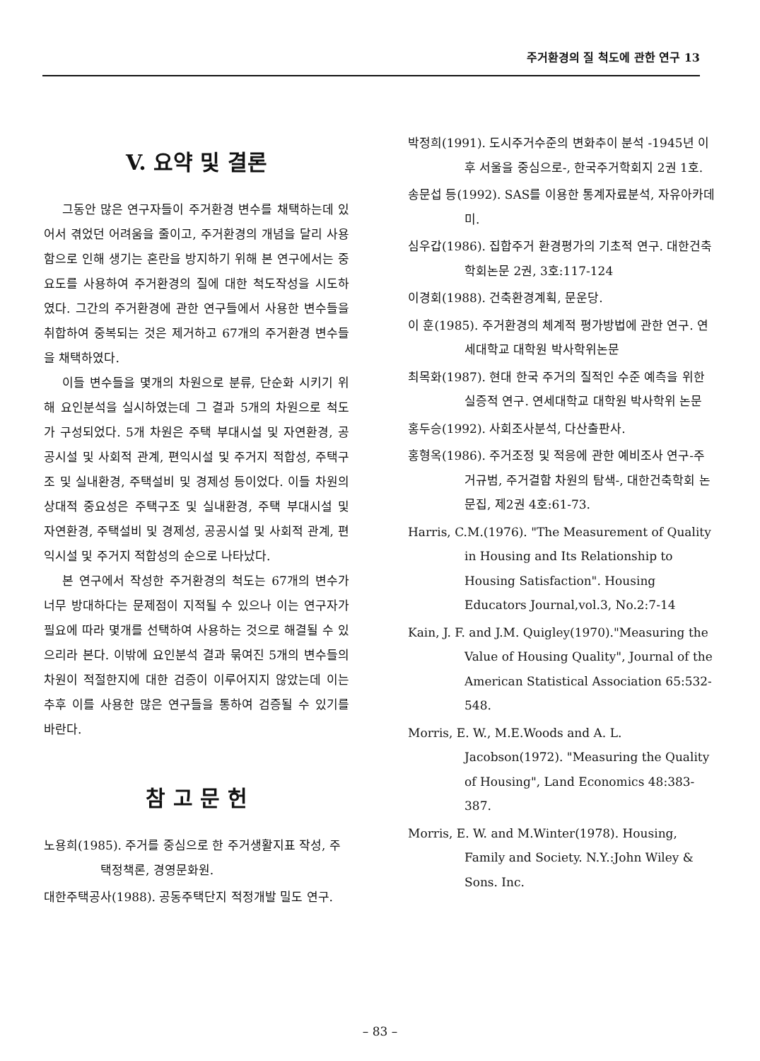주거환경의 질 척도에 관한 연구 13
V. 요약 및 결론
그동안 많은 연구자들이 주거환경 변수를 채택하는데 있어서 겪었던 어려움을 줄이고, 주거환경의 개념을 달리 사용함으로 인해 생기는 혼란을 방지하기 위해 본 연구에서는 중요도를 사용하여 주거환경의 질에 대한 척도작성을 시도하였다. 그간의 주거환경에 관한 연구들에서 사용한 변수들을 취합하여 중복되는 것은 제거하고 67개의 주거환경 변수들을 채택하였다.
이들 변수들을 몇개의 차원으로 분류, 단순화 시키기 위해 요인분석을 실시하였는데 그 결과 5개의 차원으로 척도가 구성되었다. 5개 차원은 주택 부대시설 및 자연환경, 공공시설 및 사회적 관계, 편익시설 및 주거지 적합성, 주택구조 및 실내환경, 주택설비 및 경제성 등이었다. 이들 차원의 상대적 중요성은 주택구조 및 실내환경, 주택 부대시설 및 자연환경, 주택설비 및 경제성, 공공시설 및 사회적 관계, 편익시설 및 주거지 적합성의 순으로 나타났다.
본 연구에서 작성한 주거환경의 척도는 67개의 변수가 너무 방대하다는 문제점이 지적될 수 있으나 이는 연구자가 필요에 따라 몇개를 선택하여 사용하는 것으로 해결될 수 있으리라 본다. 이밖에 요인분석 결과 묶여진 5개의 변수들의 차원이 적절한지에 대한 검증이 이루어지지 않았는데 이는 추후 이를 사용한 많은 연구들을 통하여 검증될 수 있기를 바란다.
참 고 문 헌
노용희(1985). 주거를 중심으로 한 주거생활지표 작성, 주택정책론, 경영문화원.
대한주택공사(1988). 공동주택단지 적정개발 밀도 연구.
박정희(1991). 도시주거수준의 변화추이 분석 -1945년 이후 서울을 중심으로-, 한국주거학회지 2권 1호.
송문섭 등(1992). SAS를 이용한 통계자료분석, 자유아카데미.
심우갑(1986). 집합주거 환경평가의 기초적 연구. 대한건축학회논문 2권, 3호:117-124
이경회(1988). 건축환경계획, 문운당.
이 훈(1985). 주거환경의 체계적 평가방법에 관한 연구. 연세대학교 대학원 박사학위논문
최목화(1987). 현대 한국 주거의 질적인 수준 예측을 위한 실증적 연구. 연세대학교 대학원 박사학위 논문
홍두승(1992). 사회조사분석, 다산출판사.
홍형옥(1986). 주거조정 및 적응에 관한 예비조사 연구-주거규범, 주거결함 차원의 탐색-, 대한건축학회 논문집, 제2권 4호:61-73.
Harris, C.M.(1976). "The Measurement of Quality in Housing and Its Relationship to Housing Satisfaction". Housing Educators Journal,vol.3, No.2:7-14
Kain, J. F. and J.M. Quigley(1970)."Measuring the Value of Housing Quality", Journal of the American Statistical Association 65:532-548.
Morris, E. W., M.E.Woods and A. L. Jacobson(1972). "Measuring the Quality of Housing", Land Economics 48:383-387.
Morris, E. W. and M.Winter(1978). Housing, Family and Society. N.Y.:John Wiley & Sons. Inc.
– 83 –